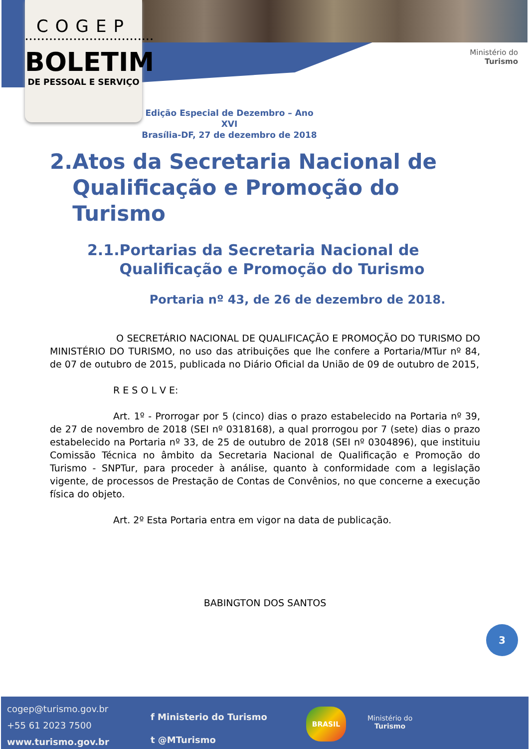COGEP
••••••••••••••••••••••••••••••••
BOLETIM
DE PESSOAL E SERVIÇO
Ministério do
Turismo
Edição Especial de Dezembro – Ano XVI
Brasília-DF, 27 de dezembro de 2018
2. Atos da Secretaria Nacional de Qualificação e Promoção do Turismo
2.1. Portarias da Secretaria Nacional de Qualificação e Promoção do Turismo
Portaria nº 43, de 26 de dezembro de 2018.
O SECRETÁRIO NACIONAL DE QUALIFICAÇÃO E PROMOÇÃO DO TURISMO DO MINISTÉRIO DO TURISMO, no uso das atribuições que lhe confere a Portaria/MTur nº 84, de 07 de outubro de 2015, publicada no Diário Oficial da União de 09 de outubro de 2015,
R E S O L V E:
Art. 1º - Prorrogar por 5 (cinco) dias o prazo estabelecido na Portaria nº 39, de 27 de novembro de 2018 (SEI nº 0318168), a qual prorrogou por 7 (sete) dias o prazo estabelecido na Portaria nº 33, de 25 de outubro de 2018 (SEI nº 0304896), que instituiu Comissão Técnica no âmbito da Secretaria Nacional de Qualificação e Promoção do Turismo - SNPTur, para proceder à análise, quanto à conformidade com a legislação vigente, de processos de Prestação de Contas de Convênios, no que concerne a execução física do objeto.
Art. 2º Esta Portaria entra em vigor na data de publicação.
BABINGTON DOS SANTOS
3
cogep@turismo.gov.br
+55 61 2023 7500
www.turismo.gov.br
f Ministerio do Turismo
t @MTurismo
BRASIL
Ministério do
Turismo